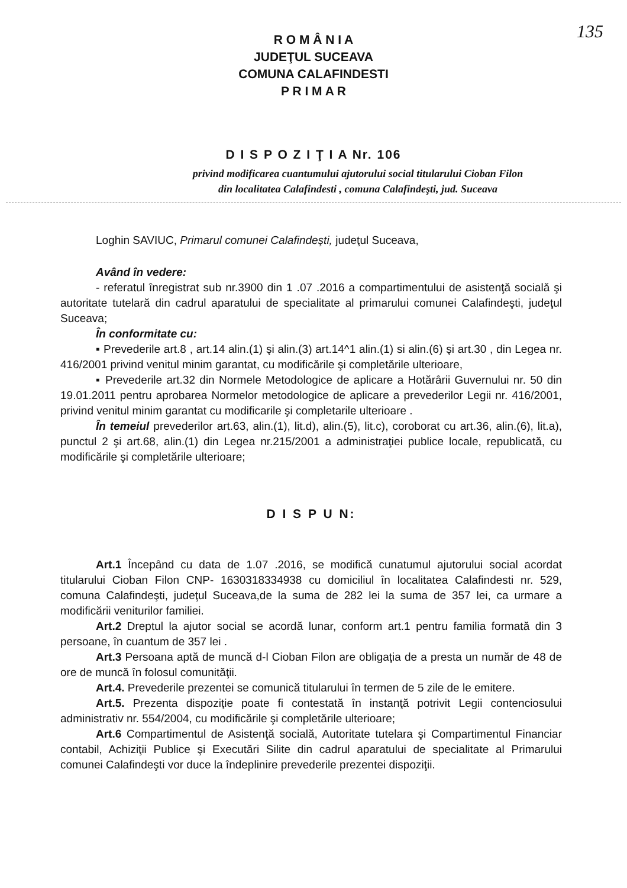135
R O M Â N I A
JUDEŢUL SUCEAVA
COMUNA CALAFINDESTI
P R I M A R
D I S P O Z I Ţ I A Nr. 106
privind modificarea cuantumului ajutorului social titularului Cioban Filon
din localitatea Calafindesti , comuna Calafindeşti, jud. Suceava
Loghin SAVIUC, Primarul comunei Calafindeşti, judeţul Suceava,
Având în vedere:
- referatul înregistrat sub nr.3900 din 1 .07 .2016 a compartimentului de asistenţă socială şi autoritate tutelară din cadrul aparatului de specialitate al primarului comunei Calafindeşti, judeţul Suceava;
În conformitate cu:
▪ Prevederile art.8 , art.14 alin.(1) şi alin.(3) art.14^1 alin.(1) si alin.(6) şi art.30 , din Legea nr. 416/2001 privind venitul minim garantat, cu modificările şi completările ulterioare,
▪ Prevederile art.32 din Normele Metodologice de aplicare a Hotărârii Guvernului nr. 50 din 19.01.2011 pentru aprobarea Normelor metodologice de aplicare a prevederilor Legii nr. 416/2001, privind venitul minim garantat cu modificarile şi completarile ulterioare .
În temeiul prevederilor art.63, alin.(1), lit.d), alin.(5), lit.c), coroborat cu art.36, alin.(6), lit.a), punctul 2 şi art.68, alin.(1) din Legea nr.215/2001 a administraţiei publice locale, republicată, cu modificările şi completările ulterioare;
D I S P U N:
Art.1 Începând cu data de 1.07 .2016, se modifică cunatumul ajutorului social acordat titularului Cioban Filon CNP- 1630318334938 cu domiciliul în localitatea Calafindesti nr. 529, comuna Calafindeşti, judeţul Suceava,de la suma de 282 lei la suma de 357 lei, ca urmare a modificării veniturilor familiei.
Art.2 Dreptul la ajutor social se acordă lunar, conform art.1 pentru familia formată din 3 persoane, în cuantum de 357 lei .
Art.3 Persoana aptă de muncă d-l Cioban Filon are obligaţia de a presta un număr de 48 de ore de muncă în folosul comunităţii.
Art.4. Prevederile prezentei se comunică titularului în termen de 5 zile de le emitere.
Art.5. Prezenta dispoziţie poate fi contestată în instanţă potrivit Legii contenciosului administrativ nr. 554/2004, cu modificările şi completările ulterioare;
Art.6 Compartimentul de Asistenţă socială, Autoritate tutelara şi Compartimentul Financiar contabil, Achiziţii Publice şi Executări Silite din cadrul aparatului de specialitate al Primarului comunei Calafindeşti vor duce la îndeplinire prevederile prezentei dispoziţii.